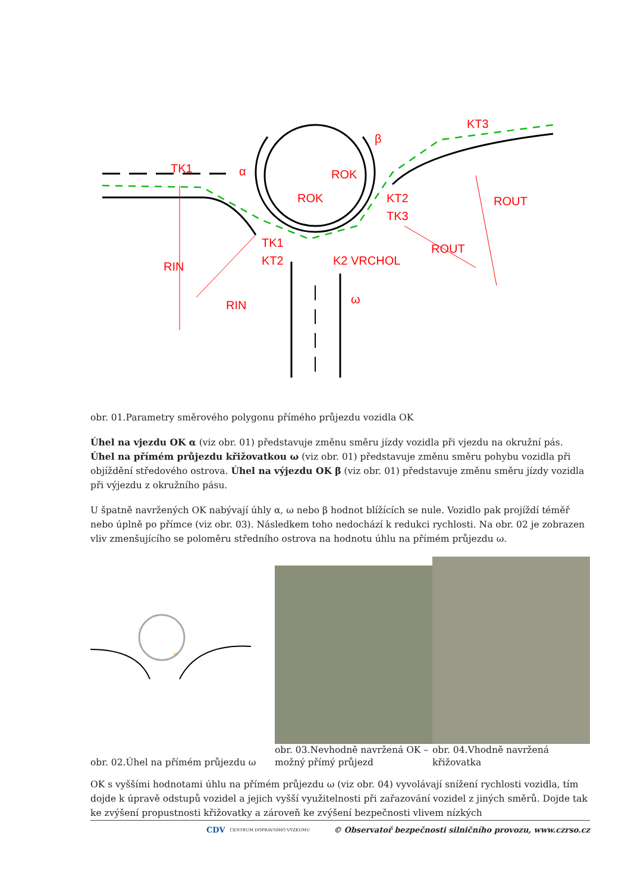TK1
α
β
KT3
ROK
ROK
KT2
TK3
ROUT
TK1
KT2
K2 VRCHOL
ROUT
RIN
RIN
ω
obr. 01.Parametry směrového polygonu přímého průjezdu vozidla OK
Úhel na vjezdu OK α (viz obr. 01) představuje změnu směru jízdy vozidla při vjezdu na okružní pás. Úhel na přímém průjezdu křižovatkou ω (viz obr. 01) představuje změnu směru pohybu vozidla při objíždění středového ostrova. Úhel na výjezdu OK β (viz obr. 01) představuje změnu směru jízdy vozidla při výjezdu z okružního pásu.
U špatně navržených OK nabývají úhly α, ω nebo β hodnot blížících se nule. Vozidlo pak projíždí téměř nebo úplně po přímce (viz obr. 03). Následkem toho nedochází k redukci rychlosti. Na obr. 02 je zobrazen vliv zmenšujícího se poloměru středního ostrova na hodnotu úhlu na přímém průjezdu ω.
ω
obr. 02.Úhel na přímém průjezdu ω
obr. 03.Nevhodně navržená OK – možný přímý průjezd
obr. 04.Vhodně navržená křižovatka
OK s vyššími hodnotami úhlu na přímém průjezdu ω (viz obr. 04) vyvolávají snížení rychlosti vozidla, tím dojde k úpravě odstupů vozidel a jejich vyšší využitelnosti při zařazování vozidel z jiných směrů. Dojde tak ke zvýšení propustnosti křižovatky a zároveň ke zvýšení bezpečnosti vlivem nízkých
CDV CENTRUM DOPRAVNÍHO VÝZKUMU © Observatoř bezpečnosti silničního provozu, www.czrso.cz